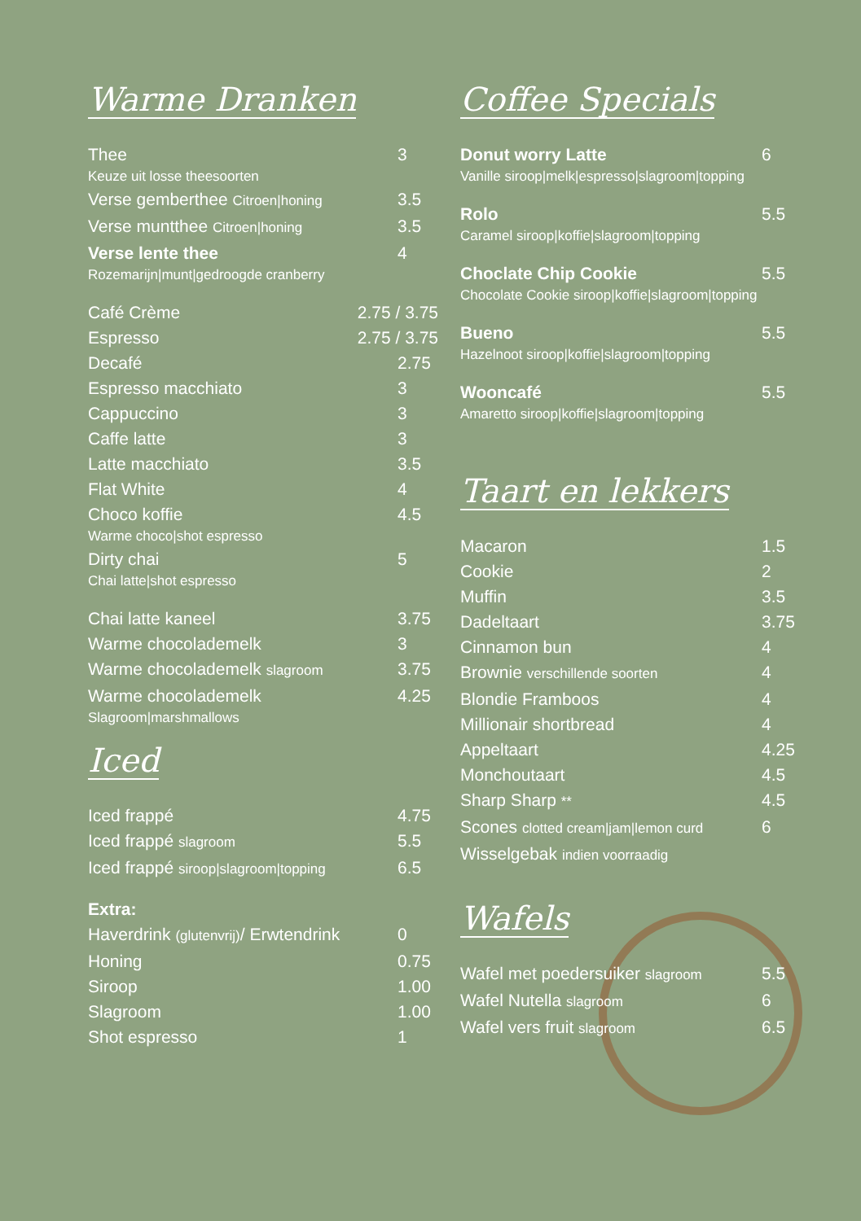Warme Dranken
Thee 3
Keuze uit losse theesoorten
Verse gemberthee Citroen|honing 3.5
Verse muntthee Citroen|honing 3.5
Verse lente thee 4
Rozemarijn|munt|gedroogde cranberry
Café Crème 2.75 / 3.75
Espresso 2.75 / 3.75
Decafé 2.75
Espresso macchiato 3
Cappuccino 3
Caffe latte 3
Latte macchiato 3.5
Flat White 4
Choco koffie 4.5
Warme choco|shot espresso
Dirty chai 5
Chai latte|shot espresso
Chai latte kaneel 3.75
Warme chocolademelk 3
Warme chocolademelk slagroom 3.75
Warme chocolademelk 4.25
Slagroom|marshmallows
Iced
Iced frappé 4.75
Iced frappé slagroom 5.5
Iced frappé siroop|slagroom|topping 6.5
Extra:
Haverdrink (glutenvrij)/ Erwtendrink 0
Honing 0.75
Siroop 1.00
Slagroom 1.00
Shot espresso 1
Coffee Specials
Donut worry Latte 6
Vanille siroop|melk|espresso|slagroom|topping
Rolo 5.5
Caramel siroop|koffie|slagroom|topping
Choclate Chip Cookie 5.5
Chocolate Cookie siroop|koffie|slagroom|topping
Bueno 5.5
Hazelnoot siroop|koffie|slagroom|topping
Wooncafé 5.5
Amaretto siroop|koffie|slagroom|topping
Taart en lekkers
Macaron 1.5
Cookie 2
Muffin 3.5
Dadeltaart 3.75
Cinnamon bun 4
Brownie verschillende soorten 4
Blondie Framboos 4
Millionair shortbread 4
Appeltaart 4.25
Monchoutaart 4.5
Sharp Sharp ** 4.5
Scones clotted cream|jam|lemon curd 6
Wisselgebak indien voorraadig
Wafels
Wafel met poedersuiker slagroom 5.5
Wafel Nutella slagroom 6
Wafel vers fruit slagroom 6.5